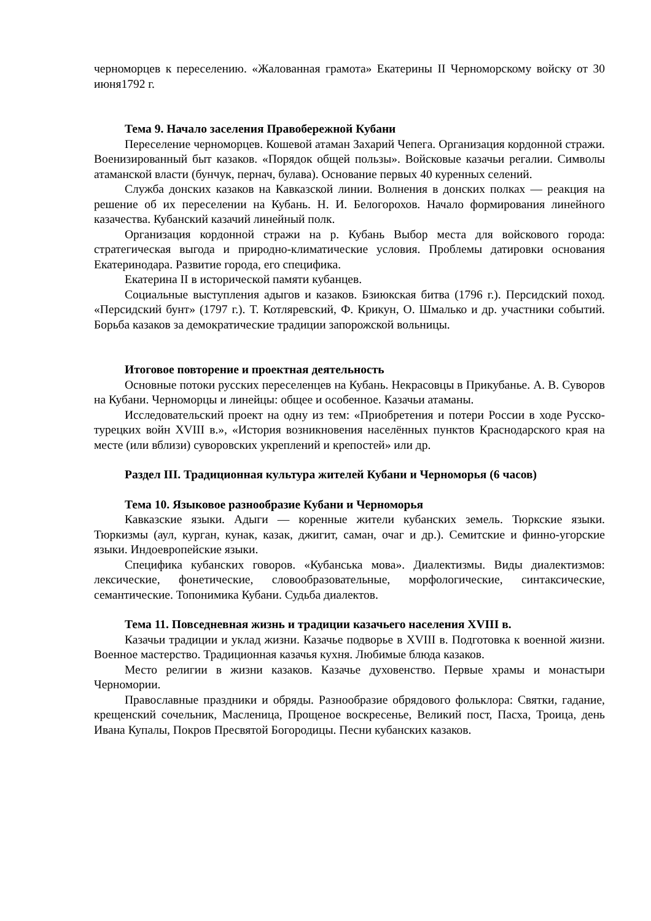черноморцев к переселению. «Жалованная грамота» Екатерины II Черноморскому войску от 30 июня1792 г.
Тема 9. Начало заселения Правобережной Кубани
Переселение черноморцев. Кошевой атаман Захарий Чепега. Организация кордонной стражи. Военизированный быт казаков. «Порядок общей пользы». Войсковые казачьи регалии. Символы атаманской власти (бунчук, пернач, булава). Основание первых 40 куренных селений.
Служба донских казаков на Кавказской линии. Волнения в донских полках — реакция на решение об их переселении на Кубань. Н. И. Белогорохов. Начало формирования линейного казачества. Кубанский казачий линейный полк.
Организация кордонной стражи на р. Кубань Выбор места для войскового города: стратегическая выгода и природно-климатические условия. Проблемы датировки основания Екатеринодара. Развитие города, его специфика.
Екатерина II в исторической памяти кубанцев.
Социальные выступления адыгов и казаков. Бзиюкская битва (1796 г.). Персидский поход. «Персидский бунт» (1797 г.). Т. Котляревский, Ф. Крикун, О. Шмалько и др. участники событий. Борьба казаков за демократические традиции запорожской вольницы.
Итоговое повторение и проектная деятельность
Основные потоки русских переселенцев на Кубань. Некрасовцы в Прикубанье. А. В. Суворов на Кубани. Черноморцы и линейцы: общее и особенное. Казачьи атаманы.
Исследовательский проект на одну из тем: «Приобретения и потери России в ходе Русско-турецких войн XVIII в.», «История возникновения населённых пунктов Краснодарского края на месте (или вблизи) суворовских укреплений и крепостей» или др.
Раздел III. Традиционная культура жителей Кубани и Черноморья (6 часов)
Тема 10. Языковое разнообразие Кубани и Черноморья
Кавказские языки. Адыги — коренные жители кубанских земель. Тюркские языки. Тюркизмы (аул, курган, кунак, казак, джигит, саман, очаг и др.). Семитские и финно-угорские языки. Индоевропейские языки.
Специфика кубанских говоров. «Кубанська мова». Диалектизмы. Виды диалектизмов: лексические, фонетические, словообразовательные, морфологические, синтаксические, семантические. Топонимика Кубани. Судьба диалектов.
Тема 11. Повседневная жизнь и традиции казачьего населения XVIII в.
Казачьи традиции и уклад жизни. Казачье подворье в XVIII в. Подготовка к военной жизни. Военное мастерство. Традиционная казачья кухня. Любимые блюда казаков.
Место религии в жизни казаков. Казачье духовенство. Первые храмы и монастыри Черномории.
Православные праздники и обряды. Разнообразие обрядового фольклора: Святки, гадание, крещенский сочельник, Масленица, Прощеное воскресенье, Великий пост, Пасха, Троица, день Ивана Купалы, Покров Пресвятой Богородицы. Песни кубанских казаков.